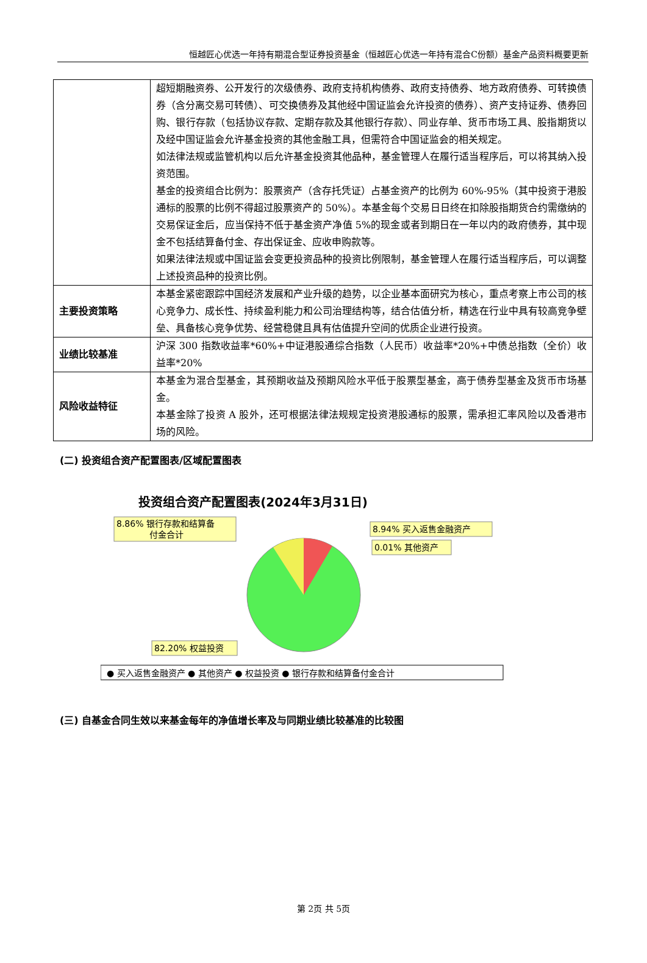恒越匠心优选一年持有期混合型证券投资基金（恒越匠心优选一年持有混合C份额）基金产品资料概要更新
| | 超短期融资券、公开发行的次级债券、政府支持机构债券、政府支持债券、地方政府债券、可转换债券（含分离交易可转债）、可交换债券及其他经中国证监会允许投资的债券）、资产支持证券、债券回购、银行存款（包括协议存款、定期存款及其他银行存款）、同业存单、货币市场工具、股指期货以及经中国证监会允许基金投资的其他金融工具，但需符合中国证监会的相关规定。 如法律法规或监管机构以后允许基金投资其他品种，基金管理人在履行适当程序后，可以将其纳入投资范围。 基金的投资组合比例为：股票资产（含存托凭证）占基金资产的比例为 60%-95%（其中投资于港股通标的股票的比例不得超过股票资产的 50%）。本基金每个交易日日终在扣除股指期货合约需缴纳的交易保证金后，应当保持不低于基金资产净值 5%的现金或者到期日在一年以内的政府债券，其中现金不包括结算备付金、存出保证金、应收申购款等。 如果法律法规或中国证监会变更投资品种的投资比例限制，基金管理人在履行适当程序后，可以调整上述投资品种的投资比例。 |
| 主要投资策略 | 本基金紧密跟踪中国经济发展和产业升级的趋势，以企业基本面研究为核心，重点考察上市公司的核心竞争力、成长性、持续盈利能力和公司治理结构等，结合估值分析，精选在行业中具有较高竞争壁垒、具备核心竞争优势、经营稳健且具有估值提升空间的优质企业进行投资。 |
| 业绩比较基准 | 沪深 300 指数收益率*60%+中证港股通综合指数（人民币）收益率*20%+中债总指数（全价）收益率*20% |
| 风险收益特征 | 本基金为混合型基金，其预期收益及预期风险水平低于股票型基金，高于债券型基金及货币市场基金。 本基金除了投资 A 股外，还可根据法律法规规定投资港股通标的股票，需承担汇率风险以及香港市场的风险。 |
(二) 投资组合资产配置图表/区域配置图表
投资组合资产配置图表(2024年3月31日)
8.86% 银行存款和结算备
付金合计
8.94% 买入返售金融资产
0.01% 其他资产
82.20% 权益投资
● 买入返售金融资产 ● 其他资产 ● 权益投资 ● 银行存款和结算备付金合计
(三) 自基金合同生效以来基金每年的净值增长率及与同期业绩比较基准的比较图
第 2页 共 5页